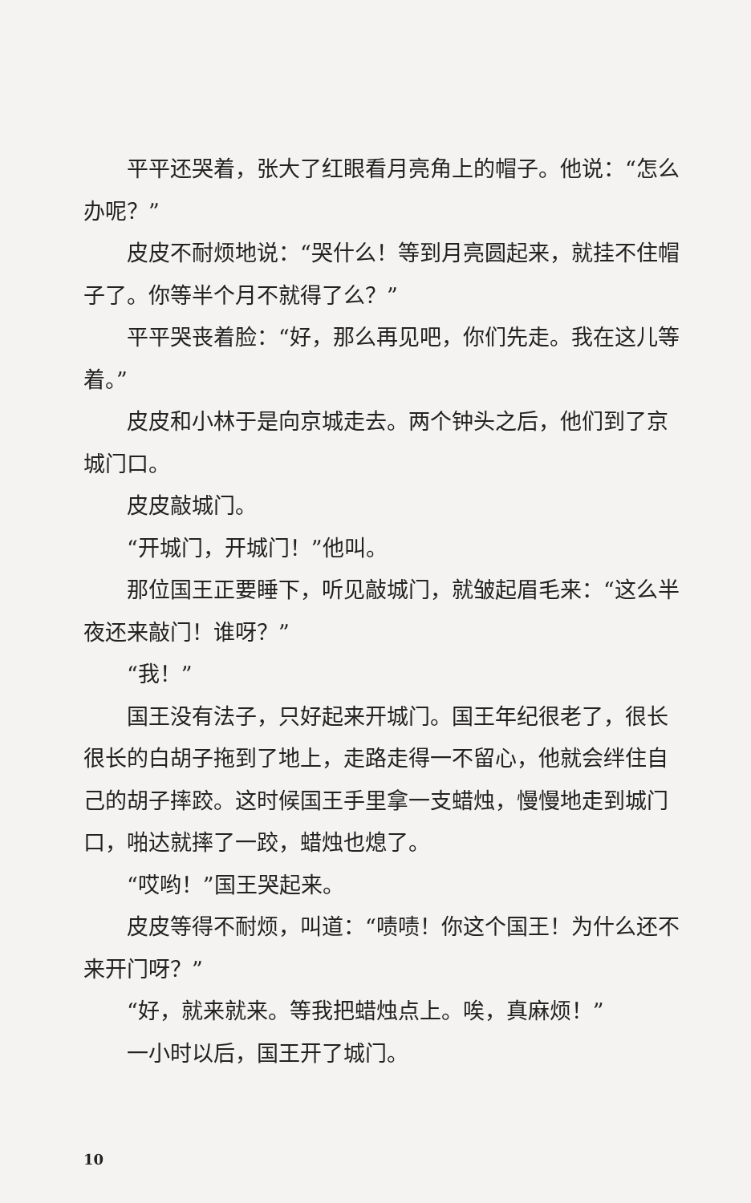平平还哭着，张大了红眼看月亮角上的帽子。他说：“怎么办呢？”
皮皮不耐烦地说：“哭什么！等到月亮圆起来，就挂不住帽子了。你等半个月不就得了么？”
平平哭丧着脸：“好，那么再见吧，你们先走。我在这儿等着。”
皮皮和小林于是向京城走去。两个钟头之后，他们到了京城门口。
皮皮敲城门。
“开城门，开城门！”他叫。
那位国王正要睡下，听见敲城门，就皱起眉毛来：“这么半夜还来敲门！谁呀？”
“我！”
国王没有法子，只好起来开城门。国王年纪很老了，很长很长的白胡子拖到了地上，走路走得一不留心，他就会绊住自己的胡子摔跤。这时候国王手里拿一支蜡烛，慢慢地走到城门口，啪达就摔了一跤，蜡烛也熄了。
“哎哟！”国王哭起来。
皮皮等得不耐烦，叫道：“啧啧！你这个国王！为什么还不来开门呀？”
“好，就来就来。等我把蜡烛点上。唉，真麻烦！”
一小时以后，国王开了城门。
10